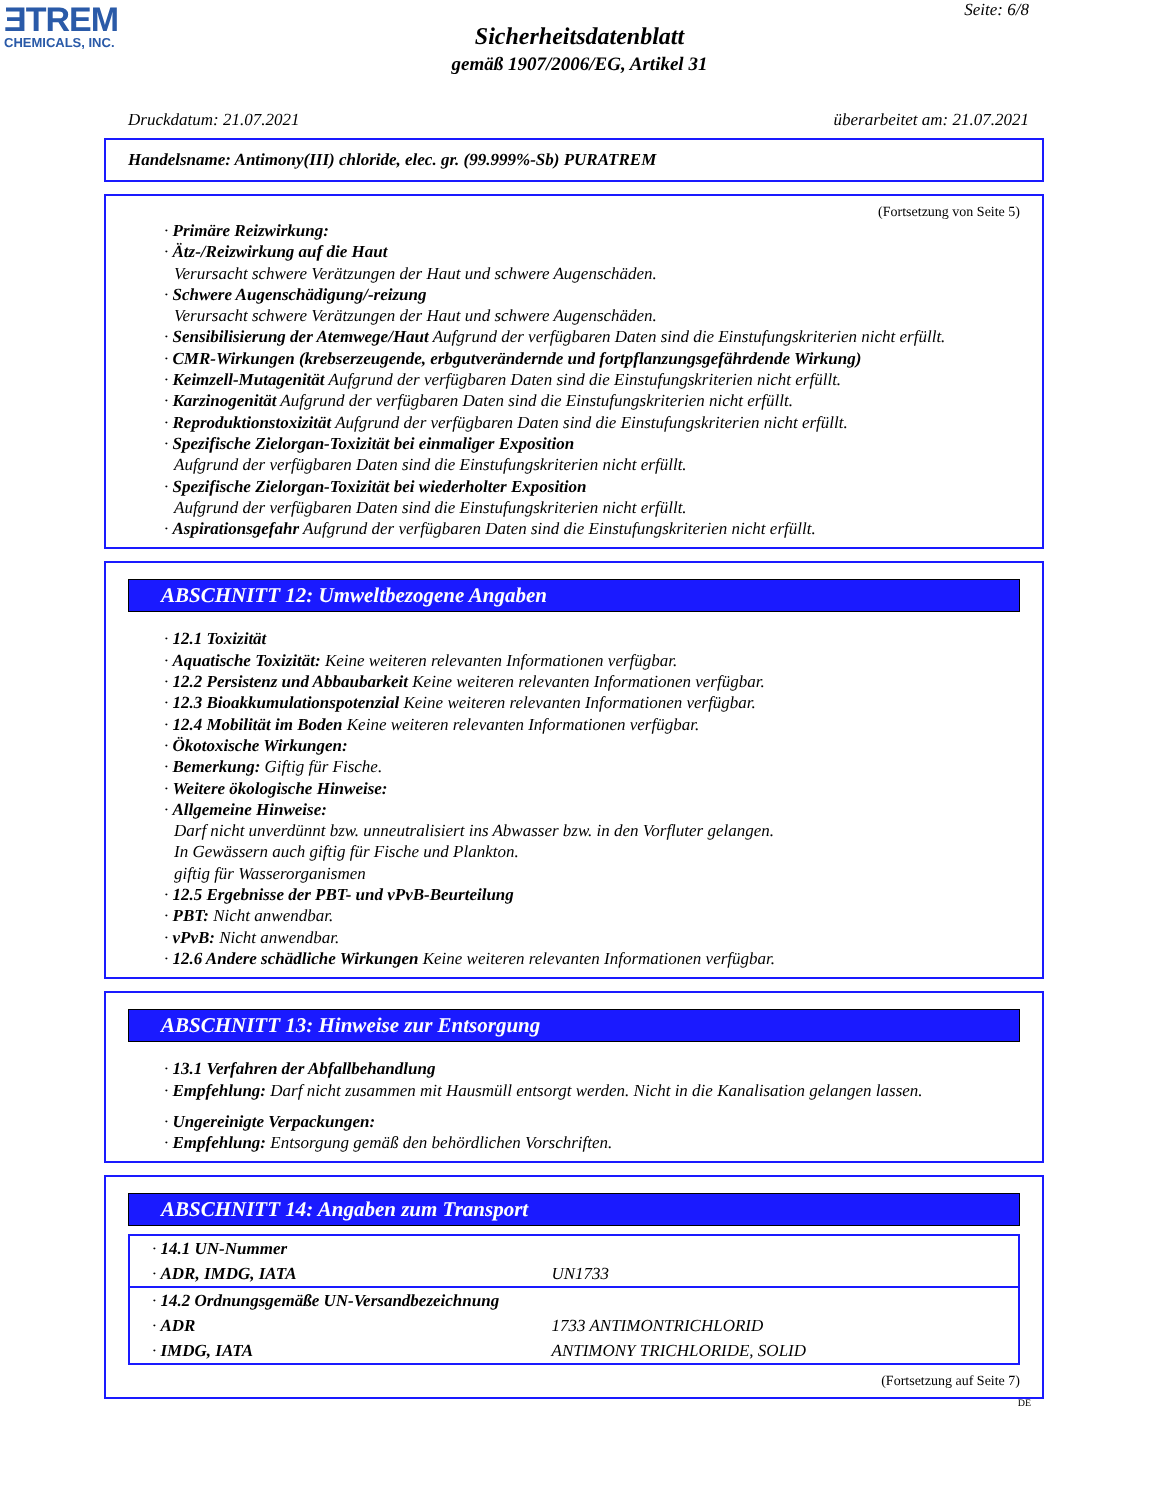ƎTREM
CHEMICALS, INC.
Seite: 6/8
Sicherheitsdatenblatt
gemäß 1907/2006/EG, Artikel 31
Druckdatum: 21.07.2021 überarbeitet am: 21.07.2021
Handelsname: Antimony(III) chloride, elec. gr. (99.999%-Sb) PURATREM
(Fortsetzung von Seite 5)
· Primäre Reizwirkung:
· Ätz-/Reizwirkung auf die Haut
Verursacht schwere Verätzungen der Haut und schwere Augenschäden.
· Schwere Augenschädigung/-reizung
Verursacht schwere Verätzungen der Haut und schwere Augenschäden.
· Sensibilisierung der Atemwege/Haut Aufgrund der verfügbaren Daten sind die Einstufungskriterien nicht erfüllt.
· CMR-Wirkungen (krebserzeugende, erbgutverändernde und fortpflanzungsgefährdende Wirkung)
· Keimzell-Mutagenität Aufgrund der verfügbaren Daten sind die Einstufungskriterien nicht erfüllt.
· Karzinogenität Aufgrund der verfügbaren Daten sind die Einstufungskriterien nicht erfüllt.
· Reproduktionstoxizität Aufgrund der verfügbaren Daten sind die Einstufungskriterien nicht erfüllt.
· Spezifische Zielorgan-Toxizität bei einmaliger Exposition
Aufgrund der verfügbaren Daten sind die Einstufungskriterien nicht erfüllt.
· Spezifische Zielorgan-Toxizität bei wiederholter Exposition
Aufgrund der verfügbaren Daten sind die Einstufungskriterien nicht erfüllt.
· Aspirationsgefahr Aufgrund der verfügbaren Daten sind die Einstufungskriterien nicht erfüllt.
ABSCHNITT 12: Umweltbezogene Angaben
· 12.1 Toxizität
· Aquatische Toxizität: Keine weiteren relevanten Informationen verfügbar.
· 12.2 Persistenz und Abbaubarkeit Keine weiteren relevanten Informationen verfügbar.
· 12.3 Bioakkumulationspotenzial Keine weiteren relevanten Informationen verfügbar.
· 12.4 Mobilität im Boden Keine weiteren relevanten Informationen verfügbar.
· Ökotoxische Wirkungen:
· Bemerkung: Giftig für Fische.
· Weitere ökologische Hinweise:
· Allgemeine Hinweise:
Darf nicht unverdünnt bzw. unneutralisiert ins Abwasser bzw. in den Vorfluter gelangen.
In Gewässern auch giftig für Fische und Plankton.
giftig für Wasserorganismen
· 12.5 Ergebnisse der PBT- und vPvB-Beurteilung
· PBT: Nicht anwendbar.
· vPvB: Nicht anwendbar.
· 12.6 Andere schädliche Wirkungen Keine weiteren relevanten Informationen verfügbar.
ABSCHNITT 13: Hinweise zur Entsorgung
· 13.1 Verfahren der Abfallbehandlung
· Empfehlung: Darf nicht zusammen mit Hausmüll entsorgt werden. Nicht in die Kanalisation gelangen lassen.
· Ungereinigte Verpackungen:
· Empfehlung: Entsorgung gemäß den behördlichen Vorschriften.
ABSCHNITT 14: Angaben zum Transport
| · 14.1 UN-Nummer | |
| · ADR, IMDG, IATA | UN1733 |
| · 14.2 Ordnungsgemäße UN-Versandbezeichnung | |
| · ADR | 1733 ANTIMONTRICHLORID |
| · IMDG, IATA | ANTIMONY TRICHLORIDE, SOLID |
(Fortsetzung auf Seite 7)
DE